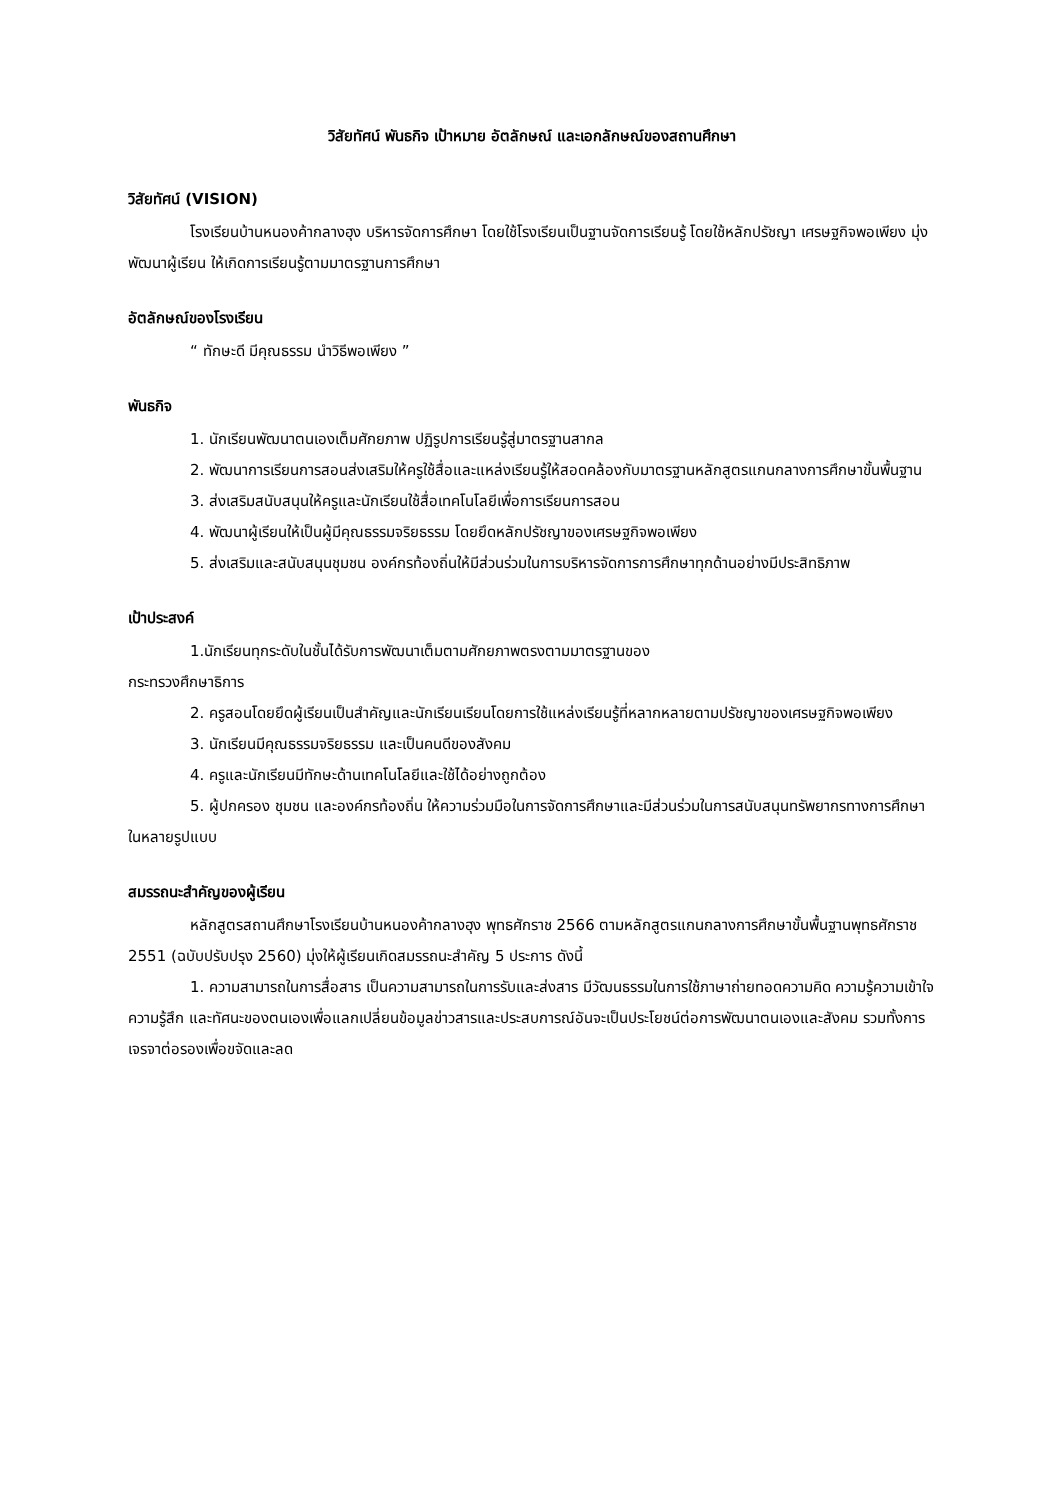วิสัยทัศน์ พันธกิจ เป้าหมาย อัตลักษณ์ และเอกลักษณ์ของสถานศึกษา
วิสัยทัศน์ (VISION)
โรงเรียนบ้านหนองค้ากลางฮุง บริหารจัดการศึกษา โดยใช้โรงเรียนเป็นฐานจัดการเรียนรู้ โดยใช้หลักปรัชญา เศรษฐกิจพอเพียง มุ่งพัฒนาผู้เรียน ให้เกิดการเรียนรู้ตามมาตรฐานการศึกษา
อัตลักษณ์ของโรงเรียน
“ ทักษะดี มีคุณธรรม นำวิธีพอเพียง ”
พันธกิจ
1. นักเรียนพัฒนาตนเองเต็มศักยภาพ ปฏิรูปการเรียนรู้สู่มาตรฐานสากล
2. พัฒนาการเรียนการสอนส่งเสริมให้ครูใช้สื่อและแหล่งเรียนรู้ให้สอดคล้องกับมาตรฐานหลักสูตรแกนกลางการศึกษาขั้นพื้นฐาน
3. ส่งเสริมสนับสนุนให้ครูและนักเรียนใช้สื่อเทคโนโลยีเพื่อการเรียนการสอน
4. พัฒนาผู้เรียนให้เป็นผู้มีคุณธรรมจริยธรรม โดยยึดหลักปรัชญาของเศรษฐกิจพอเพียง
5. ส่งเสริมและสนับสนุนชุมชน องค์กรท้องถิ่นให้มีส่วนร่วมในการบริหารจัดการการศึกษาทุกด้านอย่างมีประสิทธิภาพ
เป้าประสงค์
1.นักเรียนทุกระดับในชั้นได้รับการพัฒนาเต็มตามศักยภาพตรงตามมาตรฐานของ
กระทรวงศึกษาธิการ
2. ครูสอนโดยยึดผู้เรียนเป็นสำคัญและนักเรียนเรียนโดยการใช้แหล่งเรียนรู้ที่หลากหลายตามปรัชญาของเศรษฐกิจพอเพียง
3. นักเรียนมีคุณธรรมจริยธรรม และเป็นคนดีของสังคม
4. ครูและนักเรียนมีทักษะด้านเทคโนโลยีและใช้ได้อย่างถูกต้อง
5. ผู้ปกครอง ชุมชน และองค์กรท้องถิ่น ให้ความร่วมมือในการจัดการศึกษาและมีส่วนร่วมในการสนับสนุนทรัพยากรทางการศึกษาในหลายรูปแบบ
สมรรถนะสำคัญของผู้เรียน
หลักสูตรสถานศึกษาโรงเรียนบ้านหนองค้ากลางฮุง พุทธศักราช 2566 ตามหลักสูตรแกนกลางการศึกษาขั้นพื้นฐานพุทธศักราช 2551 (ฉบับปรับปรุง 2560) มุ่งให้ผู้เรียนเกิดสมรรถนะสำคัญ 5 ประการ ดังนี้
1. ความสามารถในการสื่อสาร เป็นความสามารถในการรับและส่งสาร มีวัฒนธรรมในการใช้ภาษาถ่ายทอดความคิด ความรู้ความเข้าใจ ความรู้สึก และทัศนะของตนเองเพื่อแลกเปลี่ยนข้อมูลข่าวสารและประสบการณ์อันจะเป็นประโยชน์ต่อการพัฒนาตนเองและสังคม รวมทั้งการเจรจาต่อรองเพื่อขจัดและลด